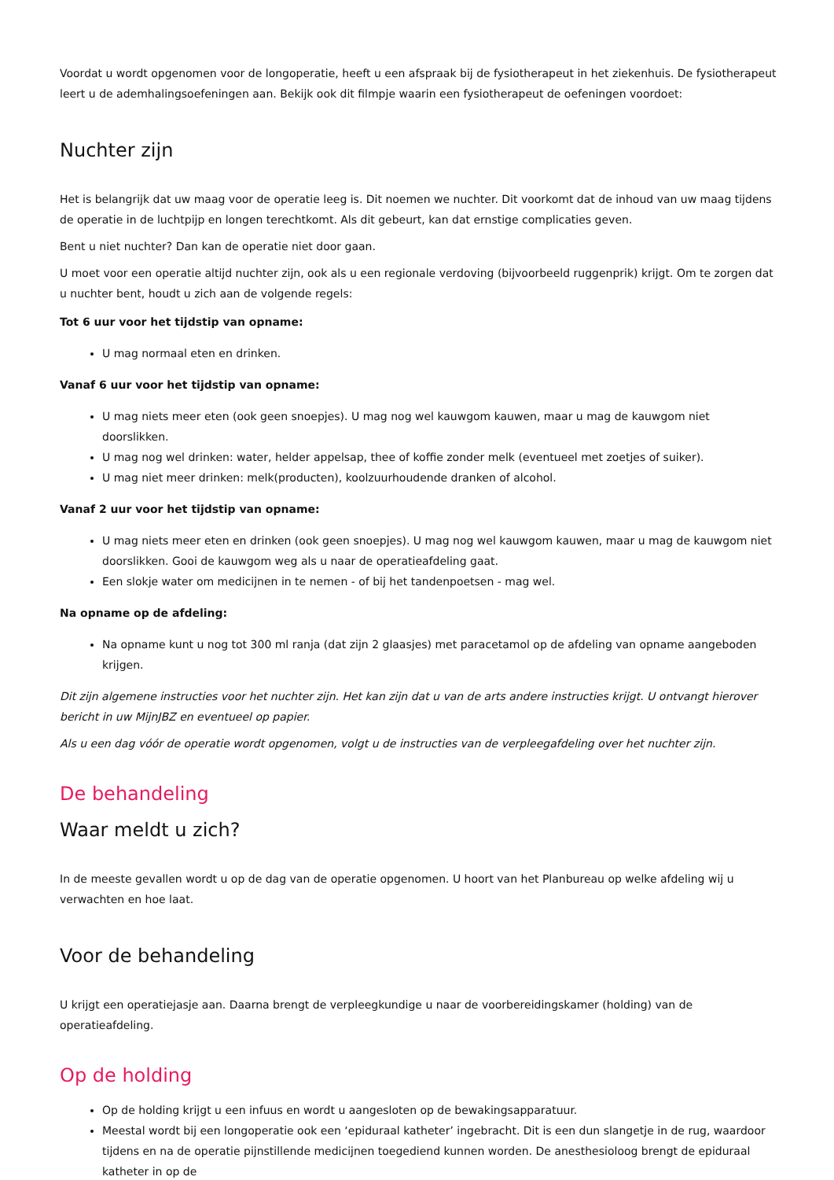Voordat u wordt opgenomen voor de longoperatie, heeft u een afspraak bij de fysiotherapeut in het ziekenhuis. De fysiotherapeut leert u de ademhalingsoefeningen aan. Bekijk ook dit filmpje waarin een fysiotherapeut de oefeningen voordoet:
Nuchter zijn
Het is belangrijk dat uw maag voor de operatie leeg is. Dit noemen we nuchter. Dit voorkomt dat de inhoud van uw maag tijdens de operatie in de luchtpijp en longen terechtkomt. Als dit gebeurt, kan dat ernstige complicaties geven.
Bent u niet nuchter? Dan kan de operatie niet door gaan.
U moet voor een operatie altijd nuchter zijn, ook als u een regionale verdoving (bijvoorbeeld ruggenprik) krijgt. Om te zorgen dat u nuchter bent, houdt u zich aan de volgende regels:
Tot 6 uur voor het tijdstip van opname:
U mag normaal eten en drinken.
Vanaf 6 uur voor het tijdstip van opname:
U mag niets meer eten (ook geen snoepjes). U mag nog wel kauwgom kauwen, maar u mag de kauwgom niet doorslikken.
U mag nog wel drinken: water, helder appelsap, thee of koffie zonder melk (eventueel met zoetjes of suiker).
U mag niet meer drinken: melk(producten), koolzuurhoudende dranken of alcohol.
Vanaf 2 uur voor het tijdstip van opname:
U mag niets meer eten en drinken (ook geen snoepjes). U mag nog wel kauwgom kauwen, maar u mag de kauwgom niet doorslikken. Gooi de kauwgom weg als u naar de operatieafdeling gaat.
Een slokje water om medicijnen in te nemen - of bij het tandenpoetsen - mag wel.
Na opname op de afdeling:
Na opname kunt u nog tot 300 ml ranja (dat zijn 2 glaasjes) met paracetamol op de afdeling van opname aangeboden krijgen.
Dit zijn algemene instructies voor het nuchter zijn. Het kan zijn dat u van de arts andere instructies krijgt. U ontvangt hierover bericht in uw MijnJBZ en eventueel op papier.
Als u een dag vóór de operatie wordt opgenomen, volgt u de instructies van de verpleegafdeling over het nuchter zijn.
De behandeling
Waar meldt u zich?
In de meeste gevallen wordt u op de dag van de operatie opgenomen. U hoort van het Planbureau op welke afdeling wij u verwachten en hoe laat.
Voor de behandeling
U krijgt een operatiejasje aan. Daarna brengt de verpleegkundige u naar de voorbereidingskamer (holding) van de operatieafdeling.
Op de holding
Op de holding krijgt u een infuus en wordt u aangesloten op de bewakingsapparatuur.
Meestal wordt bij een longoperatie ook een ‘epiduraal katheter’ ingebracht. Dit is een dun slangetje in de rug, waardoor tijdens en na de operatie pijnstillende medicijnen toegediend kunnen worden. De anesthesioloog brengt de epiduraal katheter in op de